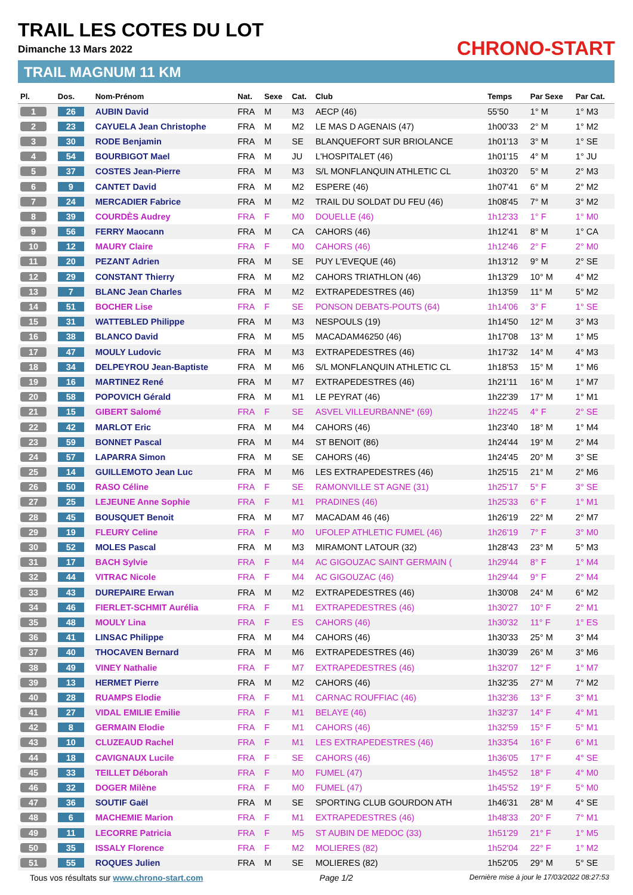TRAIL LES COTES DU LOT
Dimanche 13 Mars 2022
TRAIL MAGNUM 11 KM
CHRONO-START
| Pl. | Dos. | Nom-Prénom | Nat. | Sexe | Cat. | Club | Temps | Par Sexe | Par Cat. |
| --- | --- | --- | --- | --- | --- | --- | --- | --- | --- |
| 1 | 26 | AUBIN David | FRA | M | M3 | AECP (46) | 55'50 | 1° M | 1° M3 |
| 2 | 23 | CAYUELA Jean Christophe | FRA | M | M2 | LE MAS D AGENAIS (47) | 1h00'33 | 2° M | 1° M2 |
| 3 | 30 | RODE Benjamin | FRA | M | SE | BLANQUEFORT SUR BRIOLANCE | 1h01'13 | 3° M | 1° SE |
| 4 | 54 | BOURBIGOT Mael | FRA | M | JU | L'HOSPITALET (46) | 1h01'15 | 4° M | 1° JU |
| 5 | 37 | COSTES Jean-Pierre | FRA | M | M3 | S/L MONFLANQUIN ATHLETIC CL | 1h03'20 | 5° M | 2° M3 |
| 6 | 9 | CANTET David | FRA | M | M2 | ESPERE (46) | 1h07'41 | 6° M | 2° M2 |
| 7 | 24 | MERCADIER Fabrice | FRA | M | M2 | TRAIL DU SOLDAT DU FEU (46) | 1h08'45 | 7° M | 3° M2 |
| 8 | 39 | COURDÈS Audrey | FRA | F | M0 | DOUELLE (46) | 1h12'33 | 1° F | 1° M0 |
| 9 | 56 | FERRY Maocann | FRA | M | CA | CAHORS (46) | 1h12'41 | 8° M | 1° CA |
| 10 | 12 | MAURY Claire | FRA | F | M0 | CAHORS (46) | 1h12'46 | 2° F | 2° M0 |
| 11 | 20 | PEZANT Adrien | FRA | M | SE | PUY L'EVEQUE (46) | 1h13'12 | 9° M | 2° SE |
| 12 | 29 | CONSTANT Thierry | FRA | M | M2 | CAHORS TRIATHLON (46) | 1h13'29 | 10° M | 4° M2 |
| 13 | 7 | BLANC Jean Charles | FRA | M | M2 | EXTRAPEDESTRES (46) | 1h13'59 | 11° M | 5° M2 |
| 14 | 51 | BOCHER Lise | FRA | F | SE | PONSON DEBATS-POUTS (64) | 1h14'06 | 3° F | 1° SE |
| 15 | 31 | WATTEBLED Philippe | FRA | M | M3 | NESPOULS (19) | 1h14'50 | 12° M | 3° M3 |
| 16 | 38 | BLANCO David | FRA | M | M5 | MACADAM46250 (46) | 1h17'08 | 13° M | 1° M5 |
| 17 | 47 | MOULY Ludovic | FRA | M | M3 | EXTRAPEDESTRES (46) | 1h17'32 | 14° M | 4° M3 |
| 18 | 34 | DELPEYROU Jean-Baptiste | FRA | M | M6 | S/L MONFLANQUIN ATHLETIC CL | 1h18'53 | 15° M | 1° M6 |
| 19 | 16 | MARTINEZ René | FRA | M | M7 | EXTRAPEDESTRES (46) | 1h21'11 | 16° M | 1° M7 |
| 20 | 58 | POPOVICH Gérald | FRA | M | M1 | LE PEYRAT (46) | 1h22'39 | 17° M | 1° M1 |
| 21 | 15 | GIBERT Salomé | FRA | F | SE | ASVEL VILLEURBANNE* (69) | 1h22'45 | 4° F | 2° SE |
| 22 | 42 | MARLOT Eric | FRA | M | M4 | CAHORS (46) | 1h23'40 | 18° M | 1° M4 |
| 23 | 59 | BONNET Pascal | FRA | M | M4 | ST BENOIT (86) | 1h24'44 | 19° M | 2° M4 |
| 24 | 57 | LAPARRA Simon | FRA | M | SE | CAHORS (46) | 1h24'45 | 20° M | 3° SE |
| 25 | 14 | GUILLEMOTO Jean Luc | FRA | M | M6 | LES EXTRAPEDESTRES (46) | 1h25'15 | 21° M | 2° M6 |
| 26 | 50 | RASO Céline | FRA | F | SE | RAMONVILLE ST AGNE (31) | 1h25'17 | 5° F | 3° SE |
| 27 | 25 | LEJEUNE Anne Sophie | FRA | F | M1 | PRADINES (46) | 1h25'33 | 6° F | 1° M1 |
| 28 | 45 | BOUSQUET Benoit | FRA | M | M7 | MACADAM 46 (46) | 1h26'19 | 22° M | 2° M7 |
| 29 | 19 | FLEURY Celine | FRA | F | M0 | UFOLEP ATHLETIC FUMEL (46) | 1h26'19 | 7° F | 3° M0 |
| 30 | 52 | MOLES Pascal | FRA | M | M3 | MIRAMONT LATOUR (32) | 1h28'43 | 23° M | 5° M3 |
| 31 | 17 | BACH Sylvie | FRA | F | M4 | AC GIGOUZAC SAINT GERMAIN ( | 1h29'44 | 8° F | 1° M4 |
| 32 | 44 | VITRAC Nicole | FRA | F | M4 | AC GIGOUZAC (46) | 1h29'44 | 9° F | 2° M4 |
| 33 | 43 | DUREPAIRE Erwan | FRA | M | M2 | EXTRAPEDESTRES (46) | 1h30'08 | 24° M | 6° M2 |
| 34 | 46 | FIERLET-SCHMIT Aurélia | FRA | F | M1 | EXTRAPEDESTRES (46) | 1h30'27 | 10° F | 2° M1 |
| 35 | 48 | MOULY Lina | FRA | F | ES | CAHORS (46) | 1h30'32 | 11° F | 1° ES |
| 36 | 41 | LINSAC Philippe | FRA | M | M4 | CAHORS (46) | 1h30'33 | 25° M | 3° M4 |
| 37 | 40 | THOCAVEN Bernard | FRA | M | M6 | EXTRAPEDESTRES (46) | 1h30'39 | 26° M | 3° M6 |
| 38 | 49 | VINEY Nathalie | FRA | F | M7 | EXTRAPEDESTRES (46) | 1h32'07 | 12° F | 1° M7 |
| 39 | 13 | HERMET Pierre | FRA | M | M2 | CAHORS (46) | 1h32'35 | 27° M | 7° M2 |
| 40 | 28 | RUAMPS Elodie | FRA | F | M1 | CARNAC ROUFFIAC (46) | 1h32'36 | 13° F | 3° M1 |
| 41 | 27 | VIDAL EMILIE Emilie | FRA | F | M1 | BELAYE (46) | 1h32'37 | 14° F | 4° M1 |
| 42 | 8 | GERMAIN Elodie | FRA | F | M1 | CAHORS (46) | 1h32'59 | 15° F | 5° M1 |
| 43 | 10 | CLUZEAUD Rachel | FRA | F | M1 | LES EXTRAPEDESTRES (46) | 1h33'54 | 16° F | 6° M1 |
| 44 | 18 | CAVIGNAUX Lucile | FRA | F | SE | CAHORS (46) | 1h36'05 | 17° F | 4° SE |
| 45 | 33 | TEILLET Déborah | FRA | F | M0 | FUMEL (47) | 1h45'52 | 18° F | 4° M0 |
| 46 | 32 | DOGER Milène | FRA | F | M0 | FUMEL (47) | 1h45'52 | 19° F | 5° M0 |
| 47 | 36 | SOUTIF Gaël | FRA | M | SE | SPORTING CLUB GOURDON ATH | 1h46'31 | 28° M | 4° SE |
| 48 | 6 | MACHEMIE Marion | FRA | F | M1 | EXTRAPEDESTRES (46) | 1h48'33 | 20° F | 7° M1 |
| 49 | 11 | LECORRE Patricia | FRA | F | M5 | ST AUBIN DE MEDOC (33) | 1h51'29 | 21° F | 1° M5 |
| 50 | 35 | ISSALY Florence | FRA | F | M2 | MOLIERES (82) | 1h52'04 | 22° F | 1° M2 |
| 51 | 55 | ROQUES Julien | FRA | M | SE | MOLIERES (82) | 1h52'05 | 29° M | 5° SE |
Tous vos résultats sur www.chrono-start.com Page 1/2 Dernière mise à jour le 17/03/2022 08:27:53